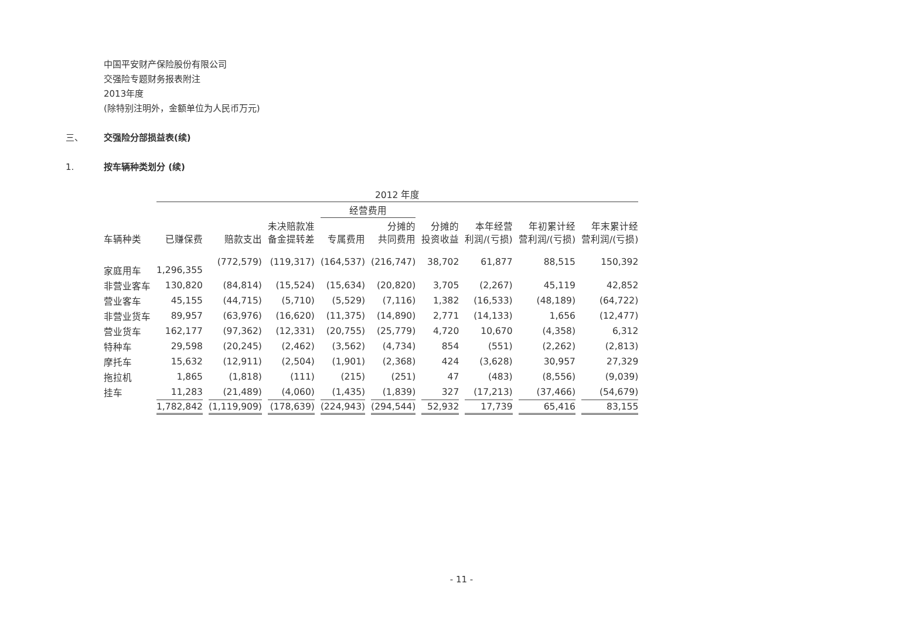中国平安财产保险股份有限公司
交强险专题财务报表附注
2013年度
(除特别注明外，金额单位为人民币万元)
三、 交强险分部损益表(续)
1. 按车辆种类划分 (续)
| | 2012 年度 | | | | | | | | |
| --- | --- | --- | --- | --- | --- | --- | --- | --- | --- |
| | | | | 经营费用 | | | | | |
| 车辆种类 | 已赚保费 | 赔款支出 | 未决赔款准 备金提转差 | 专属费用 | 分摊的 共同费用 | 分摊的 投资收益 | 本年经营 利润/(亏损) | 年初累计经 营利润/(亏损) | 年末累计经 营利润/(亏损) |
| 家庭用车 | 1,296,355 | (772,579) | (119,317) | (164,537) | (216,747) | 38,702 | 61,877 | 88,515 | 150,392 |
| 非营业客车 | 130,820 | (84,814) | (15,524) | (15,634) | (20,820) | 3,705 | (2,267) | 45,119 | 42,852 |
| 营业客车 | 45,155 | (44,715) | (5,710) | (5,529) | (7,116) | 1,382 | (16,533) | (48,189) | (64,722) |
| 非营业货车 | 89,957 | (63,976) | (16,620) | (11,375) | (14,890) | 2,771 | (14,133) | 1,656 | (12,477) |
| 营业货车 | 162,177 | (97,362) | (12,331) | (20,755) | (25,779) | 4,720 | 10,670 | (4,358) | 6,312 |
| 特种车 | 29,598 | (20,245) | (2,462) | (3,562) | (4,734) | 854 | (551) | (2,262) | (2,813) |
| 摩托车 | 15,632 | (12,911) | (2,504) | (1,901) | (2,368) | 424 | (3,628) | 30,957 | 27,329 |
| 拖拉机 | 1,865 | (1,818) | (111) | (215) | (251) | 47 | (483) | (8,556) | (9,039) |
| 挂车 | 11,283 | (21,489) | (4,060) | (1,435) | (1,839) | 327 | (17,213) | (37,466) | (54,679) |
| | 1,782,842 | (1,119,909) | (178,639) | (224,943) | (294,544) | 52,932 | 17,739 | 65,416 | 83,155 |
- 11 -